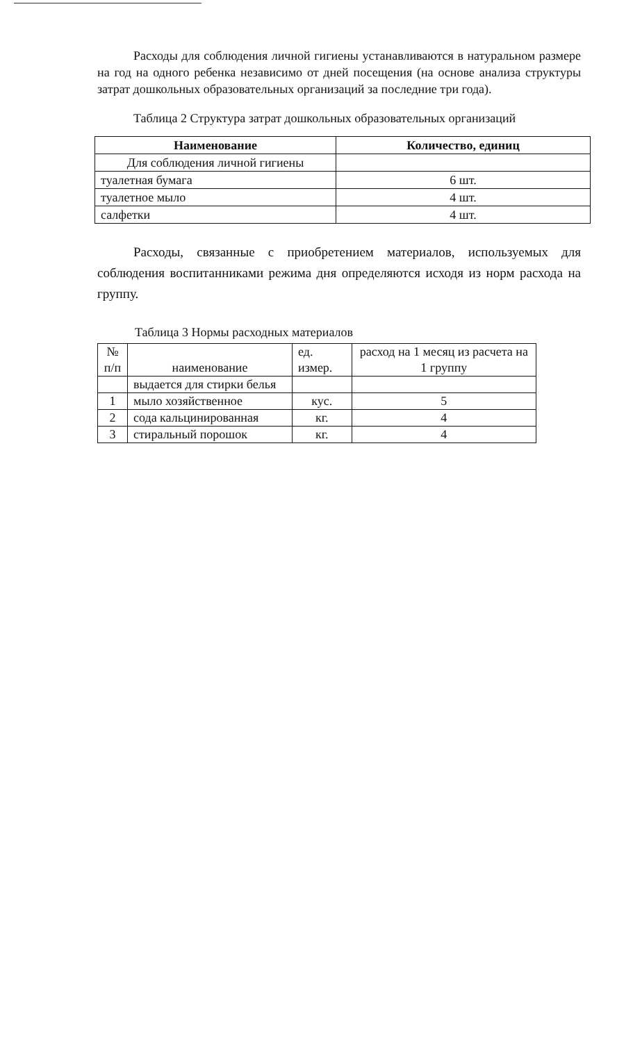Расходы для соблюдения личной гигиены устанавливаются в натуральном размере на год на одного ребенка независимо от дней посещения (на основе анализа структуры затрат дошкольных образовательных организаций за последние три года).
Таблица 2 Структура затрат дошкольных образовательных организаций
| Наименование | Количество, единиц |
| --- | --- |
| Для соблюдения личной гигиены | |
| туалетная бумага | 6 шт. |
| туалетное мыло | 4 шт. |
| салфетки | 4 шт. |
Расходы, связанные с приобретением материалов, используемых для соблюдения воспитанниками режима дня определяются исходя из норм расхода на группу.
Таблица 3 Нормы расходных материалов
| № п/п | наименование | ед. измер. | расход на 1 месяц из расчета на 1 группу |
| | выдается для стирки белья | | |
| 1 | мыло хозяйственное | кус. | 5 |
| 2 | сода кальцинированная | кг. | 4 |
| 3 | стиральный порошок | кг. | 4 |